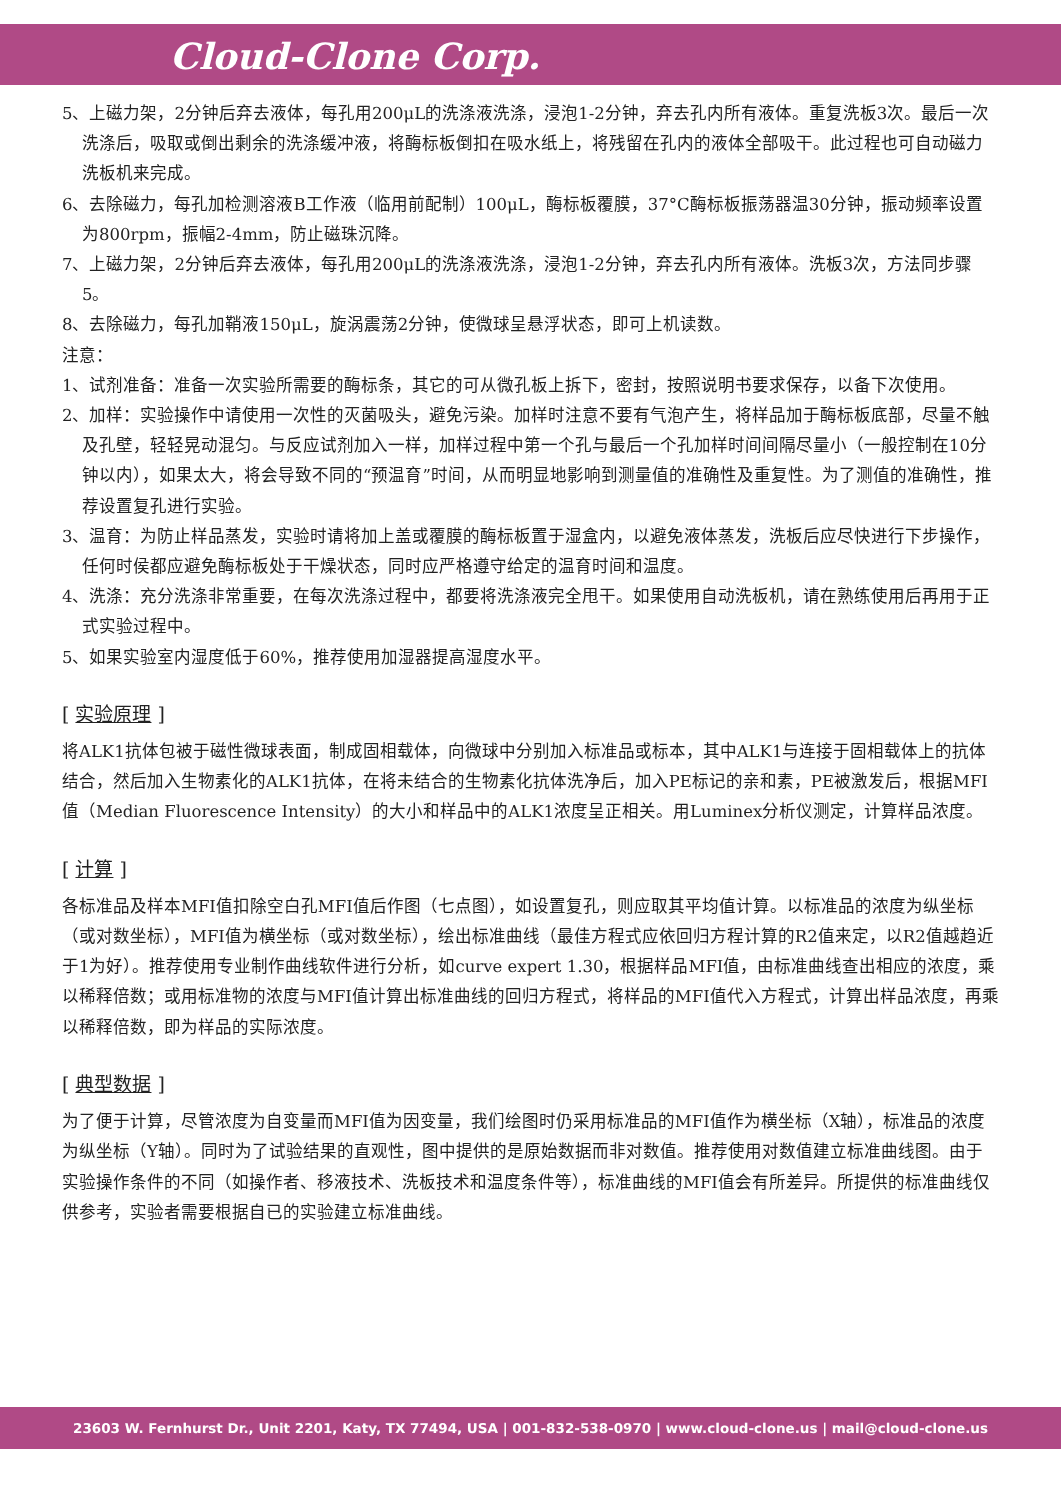Cloud-Clone Corp.
5、上磁力架，2分钟后弃去液体，每孔用200μL的洗涤液洗涤，浸泡1-2分钟，弃去孔内所有液体。重复洗板3次。最后一次洗涤后，吸取或倒出剩余的洗涤缓冲液，将酶标板倒扣在吸水纸上，将残留在孔内的液体全部吸干。此过程也可自动磁力洗板机来完成。
6、去除磁力，每孔加检测溶液B工作液（临用前配制）100μL，酶标板覆膜，37°C酶标板振荡器温30分钟，振动频率设置为800rpm，振幅2-4mm，防止磁珠沉降。
7、上磁力架，2分钟后弃去液体，每孔用200μL的洗涤液洗涤，浸泡1-2分钟，弃去孔内所有液体。洗板3次，方法同步骤5。
8、去除磁力，每孔加鞘液150μL，旋涡震荡2分钟，使微球呈悬浮状态，即可上机读数。
注意：
1、试剂准备：准备一次实验所需要的酶标条，其它的可从微孔板上拆下，密封，按照说明书要求保存，以备下次使用。
2、加样：实验操作中请使用一次性的灭菌吸头，避免污染。加样时注意不要有气泡产生，将样品加于酶标板底部，尽量不触及孔壁，轻轻晃动混匀。与反应试剂加入一样，加样过程中第一个孔与最后一个孔加样时间间隔尽量小（一般控制在10分钟以内），如果太大，将会导致不同的“预温育”时间，从而明显地影响到测量值的准确性及重复性。为了测值的准确性，推荐设置复孔进行实验。
3、温育：为防止样品蒸发，实验时请将加上盖或覆膜的酶标板置于湿盒内，以避免液体蒸发，洗板后应尽快进行下步操作，任何时侯都应避免酶标板处于干燥状态，同时应严格遵守给定的温育时间和温度。
4、洗涤：充分洗涤非常重要，在每次洗涤过程中，都要将洗涤液完全甩干。如果使用自动洗板机，请在熟练使用后再用于正式实验过程中。
5、如果实验室内湿度低于60%，推荐使用加湿器提高湿度水平。
[ 实验原理 ]
将ALK1抗体包被于磁性微球表面，制成固相载体，向微球中分别加入标准品或标本，其中ALK1与连接于固相载体上的抗体结合，然后加入生物素化的ALK1抗体，在将未结合的生物素化抗体洗净后，加入PE标记的亲和素，PE被激发后，根据MFI值（Median Fluorescence Intensity）的大小和样品中的ALK1浓度呈正相关。用Luminex分析仪测定，计算样品浓度。
[ 计算 ]
各标准品及样本MFI值扣除空白孔MFI值后作图（七点图），如设置复孔，则应取其平均值计算。以标准品的浓度为纵坐标（或对数坐标），MFI值为横坐标（或对数坐标），绘出标准曲线（最佳方程式应依回归方程计算的R2值来定，以R2值越趋近于1为好）。推荐使用专业制作曲线软件进行分析，如curve expert 1.30，根据样品MFI值，由标准曲线查出相应的浓度，乘以稀释倍数；或用标准物的浓度与MFI值计算出标准曲线的回归方程式，将样品的MFI值代入方程式，计算出样品浓度，再乘以稀释倍数，即为样品的实际浓度。
[ 典型数据 ]
为了便于计算，尽管浓度为自变量而MFI值为因变量，我们绘图时仍采用标准品的MFI值作为横坐标（X轴），标准品的浓度为纵坐标（Y轴）。同时为了试验结果的直观性，图中提供的是原始数据而非对数值。推荐使用对数值建立标准曲线图。由于实验操作条件的不同（如操作者、移液技术、洗板技术和温度条件等），标准曲线的MFI值会有所差异。所提供的标准曲线仅供参考，实验者需要根据自已的实验建立标准曲线。
23603 W. Fernhurst Dr., Unit 2201, Katy, TX 77494, USA | 001-832-538-0970 | www.cloud-clone.us | mail@cloud-clone.us